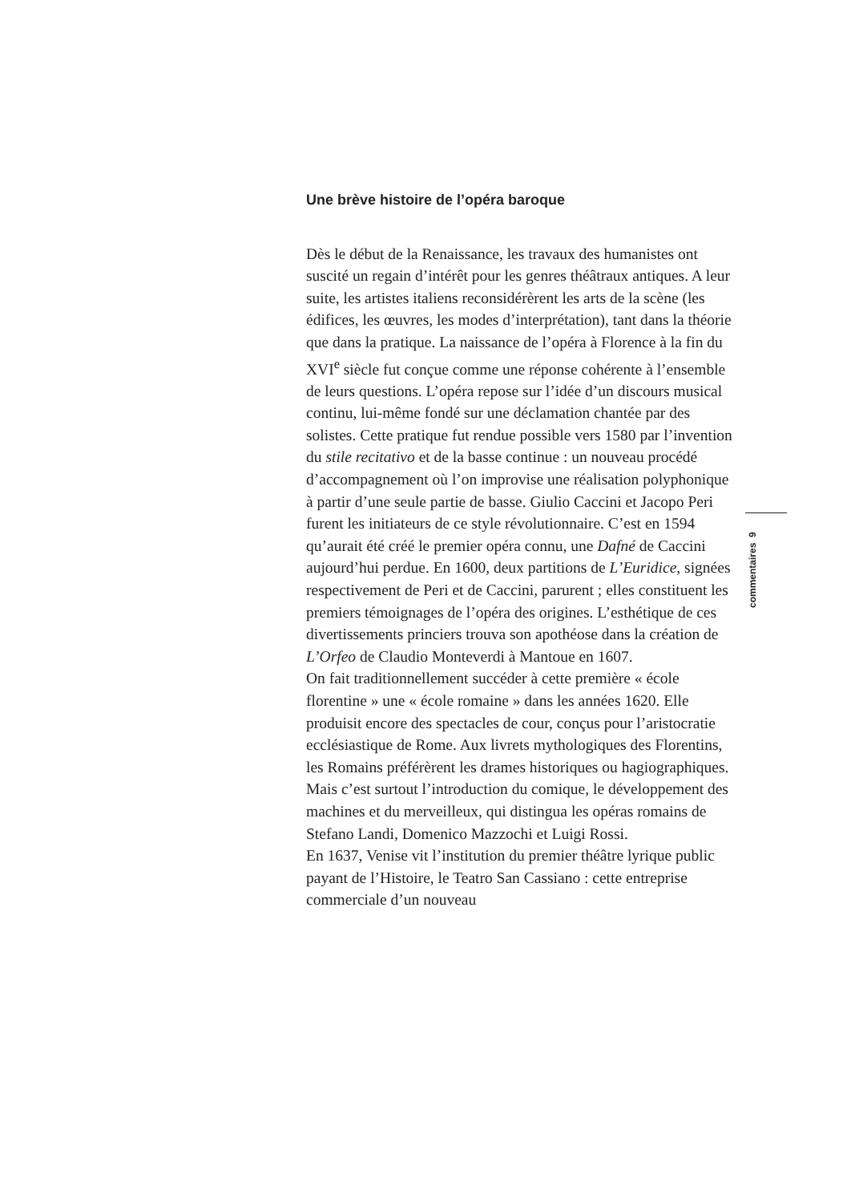Une brève histoire de l’opéra baroque
Dès le début de la Renaissance, les travaux des humanistes ont suscité un regain d’intérêt pour les genres théâtraux antiques. A leur suite, les artistes italiens reconsidérèrent les arts de la scène (les édifices, les œuvres, les modes d’interprétation), tant dans la théorie que dans la pratique. La naissance de l’opéra à Florence à la fin du XVI<sup>e</sup> siècle fut conçue comme une réponse cohérente à l’ensemble de leurs questions. L’opéra repose sur l’idée d’un discours musical continu, lui-même fondé sur une déclamation chantée par des solistes. Cette pratique fut rendue possible vers 1580 par l’invention du stile recitativo et de la basse continue : un nouveau procédé d’accompagnement où l’on improvise une réalisation polyphonique à partir d’une seule partie de basse. Giulio Caccini et Jacopo Peri furent les initiateurs de ce style révolutionnaire. C’est en 1594 qu’aurait été créé le premier opéra connu, une Dafné de Caccini aujourd’hui perdue. En 1600, deux partitions de L’Euridice, signées respectivement de Peri et de Caccini, parurent ; elles constituent les premiers témoignages de l’opéra des origines. L’esthétique de ces divertissements princiers trouva son apothéose dans la création de L’Orfeo de Claudio Monteverdi à Mantoue en 1607.
On fait traditionnellement succéder à cette première « école florentine » une « école romaine » dans les années 1620. Elle produisit encore des spectacles de cour, conçus pour l’aristocratie ecclésiastique de Rome. Aux livrets mythologiques des Florentins, les Romains préférèrent les drames historiques ou hagiographiques. Mais c’est surtout l’introduction du comique, le développement des machines et du merveilleux, qui distingua les opéras romains de Stefano Landi, Domenico Mazzochi et Luigi Rossi.
En 1637, Venise vit l’institution du premier théâtre lyrique public payant de l’Histoire, le Teatro San Cassiano : cette entreprise commerciale d’un nouveau
commentaires 9